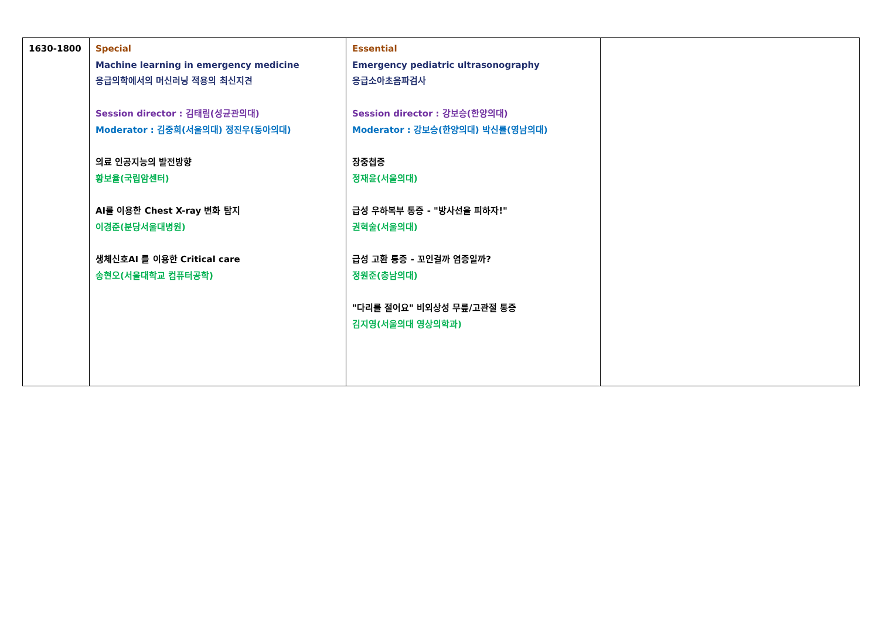| 1630-1800 | Special Machine learning in emergency medicine 응급의학에서의 머신러닝 적용의 최신지견 Session director : 김태림(성균관의대) Moderator : 김중희(서울의대) 정진우(동아의대) 의료 인공지능의 발전방향 황보율(국립암센터) AI를 이용한 Chest X-ray 변화 탐지 이경준(분당서울대병원) 생체신호AI 를 이용한 Critical care 송현오(서울대학교 컴퓨터공학) | Essential Emergency pediatric ultrasonography 응급소아초음파검사 Session director : 강보승(한양의대) Moderator : 강보승(한양의대) 박신률(영남의대) 장중첩증 정재윤(서울의대) 급성 우하복부 통증 - "방사선을 피하자!" 권혁술(서울의대) 급성 고환 통증 - 꼬인걸까 염증일까? 정원준(충남의대) "다리를 절어요" 비외상성 무릎/고관절 통증 김지영(서울의대 영상의학과) | |